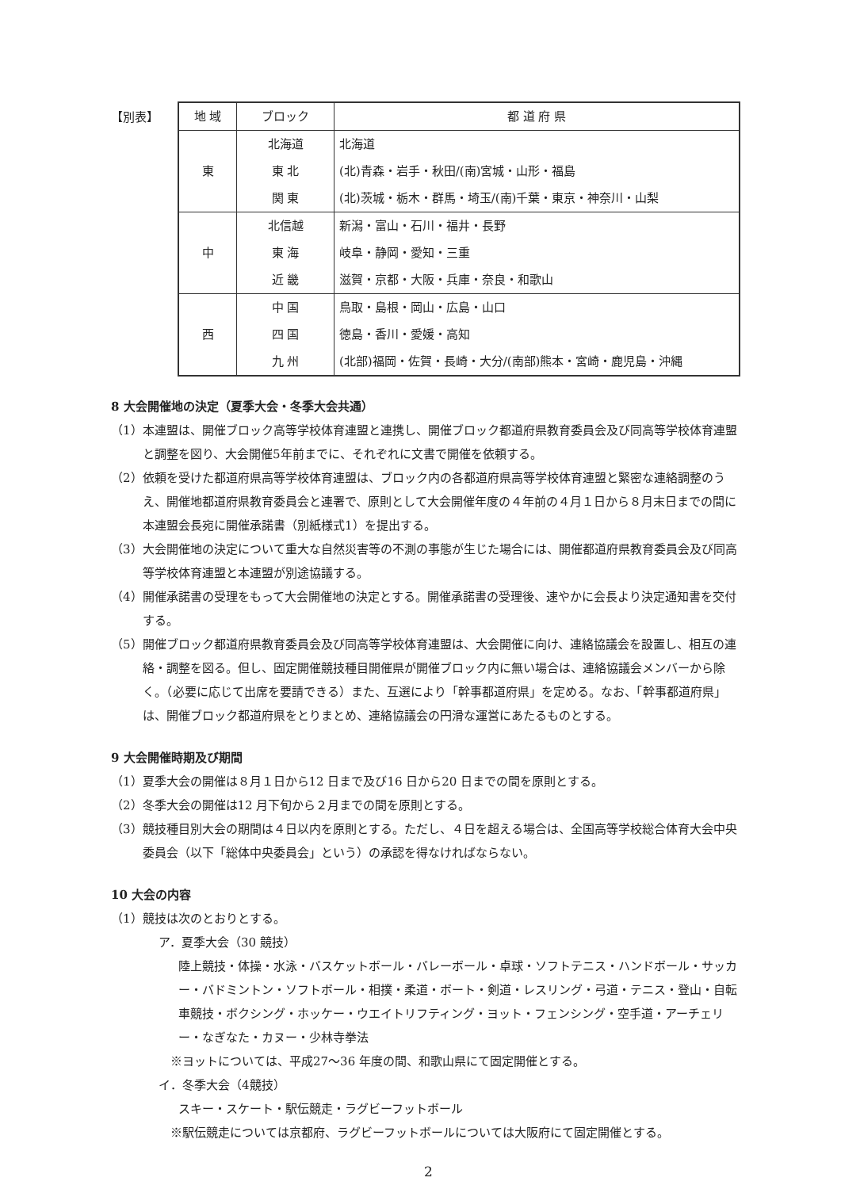【別表】
| 地 域 | ブロック | 都 道 府 県 |
| --- | --- | --- |
| 東 | 北海道 | 北海道 |
| | 東 北 | (北)青森・岩手・秋田/(南)宮城・山形・福島 |
| | 関 東 | (北)茨城・栃木・群馬・埼玉/(南)千葉・東京・神奈川・山梨 |
| 中 | 北信越 | 新潟・富山・石川・福井・長野 |
| | 東 海 | 岐阜・静岡・愛知・三重 |
| | 近 畿 | 滋賀・京都・大阪・兵庫・奈良・和歌山 |
| 西 | 中 国 | 鳥取・島根・岡山・広島・山口 |
| | 四 国 | 徳島・香川・愛媛・高知 |
| | 九 州 | (北部)福岡・佐賀・長崎・大分/(南部)熊本・宮崎・鹿児島・沖縄 |
8 大会開催地の決定（夏季大会・冬季大会共通）
（1）本連盟は、開催ブロック高等学校体育連盟と連携し、開催ブロック都道府県教育委員会及び同高等学校体育連盟と調整を図り、大会開催5年前までに、それぞれに文書で開催を依頼する。
（2）依頼を受けた都道府県高等学校体育連盟は、ブロック内の各都道府県高等学校体育連盟と緊密な連絡調整のうえ、開催地都道府県教育委員会と連署で、原則として大会開催年度の４年前の４月１日から８月末日までの間に本連盟会長宛に開催承諾書（別紙様式1）を提出する。
（3）大会開催地の決定について重大な自然災害等の不測の事態が生じた場合には、開催都道府県教育委員会及び同高等学校体育連盟と本連盟が別途協議する。
（4）開催承諾書の受理をもって大会開催地の決定とする。開催承諾書の受理後、速やかに会長より決定通知書を交付する。
（5）開催ブロック都道府県教育委員会及び同高等学校体育連盟は、大会開催に向け、連絡協議会を設置し、相互の連絡・調整を図る。但し、固定開催競技種目開催県が開催ブロック内に無い場合は、連絡協議会メンバーから除く。（必要に応じて出席を要請できる）また、互選により「幹事都道府県」を定める。なお、「幹事都道府県」は、開催ブロック都道府県をとりまとめ、連絡協議会の円滑な運営にあたるものとする。
9 大会開催時期及び期間
（1）夏季大会の開催は８月１日から12 日まで及び16 日から20 日までの間を原則とする。
（2）冬季大会の開催は12 月下旬から２月までの間を原則とする。
（3）競技種目別大会の期間は４日以内を原則とする。ただし、４日を超える場合は、全国高等学校総合体育大会中央委員会（以下「総体中央委員会」という）の承認を得なければならない。
10 大会の内容
（1）競技は次のとおりとする。
ア．夏季大会（30 競技）
陸上競技・体操・水泳・バスケットボール・バレーボール・卓球・ソフトテニス・ハンドボール・サッカー・バドミントン・ソフトボール・相撲・柔道・ボート・剣道・レスリング・弓道・テニス・登山・自転車競技・ボクシング・ホッケー・ウエイトリフティング・ヨット・フェンシング・空手道・アーチェリー・なぎなた・カヌー・少林寺拳法
※ヨットについては、平成27～36 年度の間、和歌山県にて固定開催とする。
イ．冬季大会（4競技）
スキー・スケート・駅伝競走・ラグビーフットボール
※駅伝競走については京都府、ラグビーフットボールについては大阪府にて固定開催とする。
2